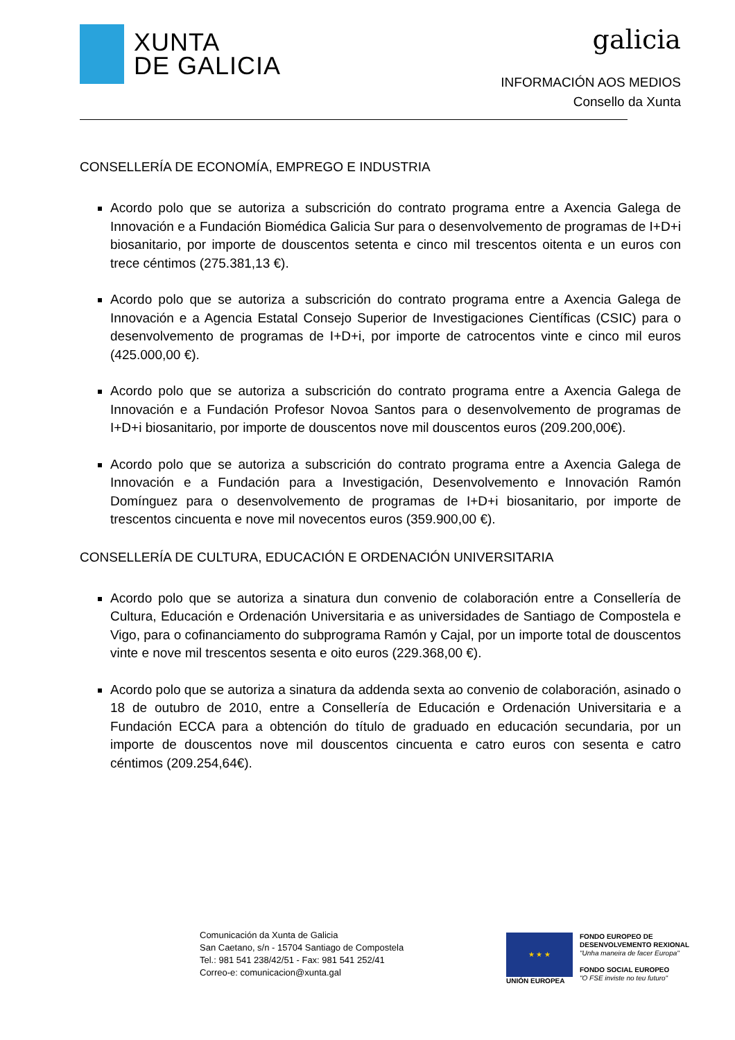XUNTA
DE GALICIA
galicia
INFORMACIÓN AOS MEDIOS
Consello da Xunta
CONSELLERÍA DE ECONOMÍA, EMPREGO E INDUSTRIA
Acordo polo que se autoriza a subscrición do contrato programa entre a Axencia Galega de Innovación e a Fundación Biomédica Galicia Sur para o desenvolvemento de programas de I+D+i biosanitario, por importe de douscentos setenta e cinco mil trescentos oitenta e un euros con trece céntimos (275.381,13 €).
Acordo polo que se autoriza a subscrición do contrato programa entre a Axencia Galega de Innovación e a Agencia Estatal Consejo Superior de Investigaciones Científicas (CSIC) para o desenvolvemento de programas de I+D+i, por importe de catrocentos vinte e cinco mil euros (425.000,00 €).
Acordo polo que se autoriza a subscrición do contrato programa entre a Axencia Galega de Innovación e a Fundación Profesor Novoa Santos para o desenvolvemento de programas de I+D+i biosanitario, por importe de douscentos nove mil douscentos euros (209.200,00€).
Acordo polo que se autoriza a subscrición do contrato programa entre a Axencia Galega de Innovación e a Fundación para a Investigación, Desenvolvemento e Innovación Ramón Domínguez para o desenvolvemento de programas de I+D+i biosanitario, por importe de trescentos cincuenta e nove mil novecentos euros (359.900,00 €).
CONSELLERÍA DE CULTURA, EDUCACIÓN E ORDENACIÓN UNIVERSITARIA
Acordo polo que se autoriza a sinatura dun convenio de colaboración entre a Consellería de Cultura, Educación e Ordenación Universitaria e as universidades de Santiago de Compostela e Vigo, para o cofinanciamento do subprograma Ramón y Cajal, por un importe total de douscentos vinte e nove mil trescentos sesenta e oito euros (229.368,00 €).
Acordo polo que se autoriza a sinatura da addenda sexta ao convenio de colaboración, asinado o 18 de outubro de 2010, entre a Consellería de Educación e Ordenación Universitaria e a Fundación ECCA para a obtención do título de graduado en educación secundaria, por un importe de douscentos nove mil douscentos cincuenta e catro euros con sesenta e catro céntimos (209.254,64€).
Comunicación da Xunta de Galicia
San Caetano, s/n - 15704 Santiago de Compostela
Tel.: 981 541 238/42/51 - Fax: 981 541 252/41
Correo-e: comunicacion@xunta.gal
★ ★ ★
UNIÓN EUROPEA
FONDO EUROPEO DE
DESENVOLVEMENTO REXIONAL
"Unha maneira de facer Europa"
FONDO SOCIAL EUROPEO
"O FSE inviste no teu futuro"